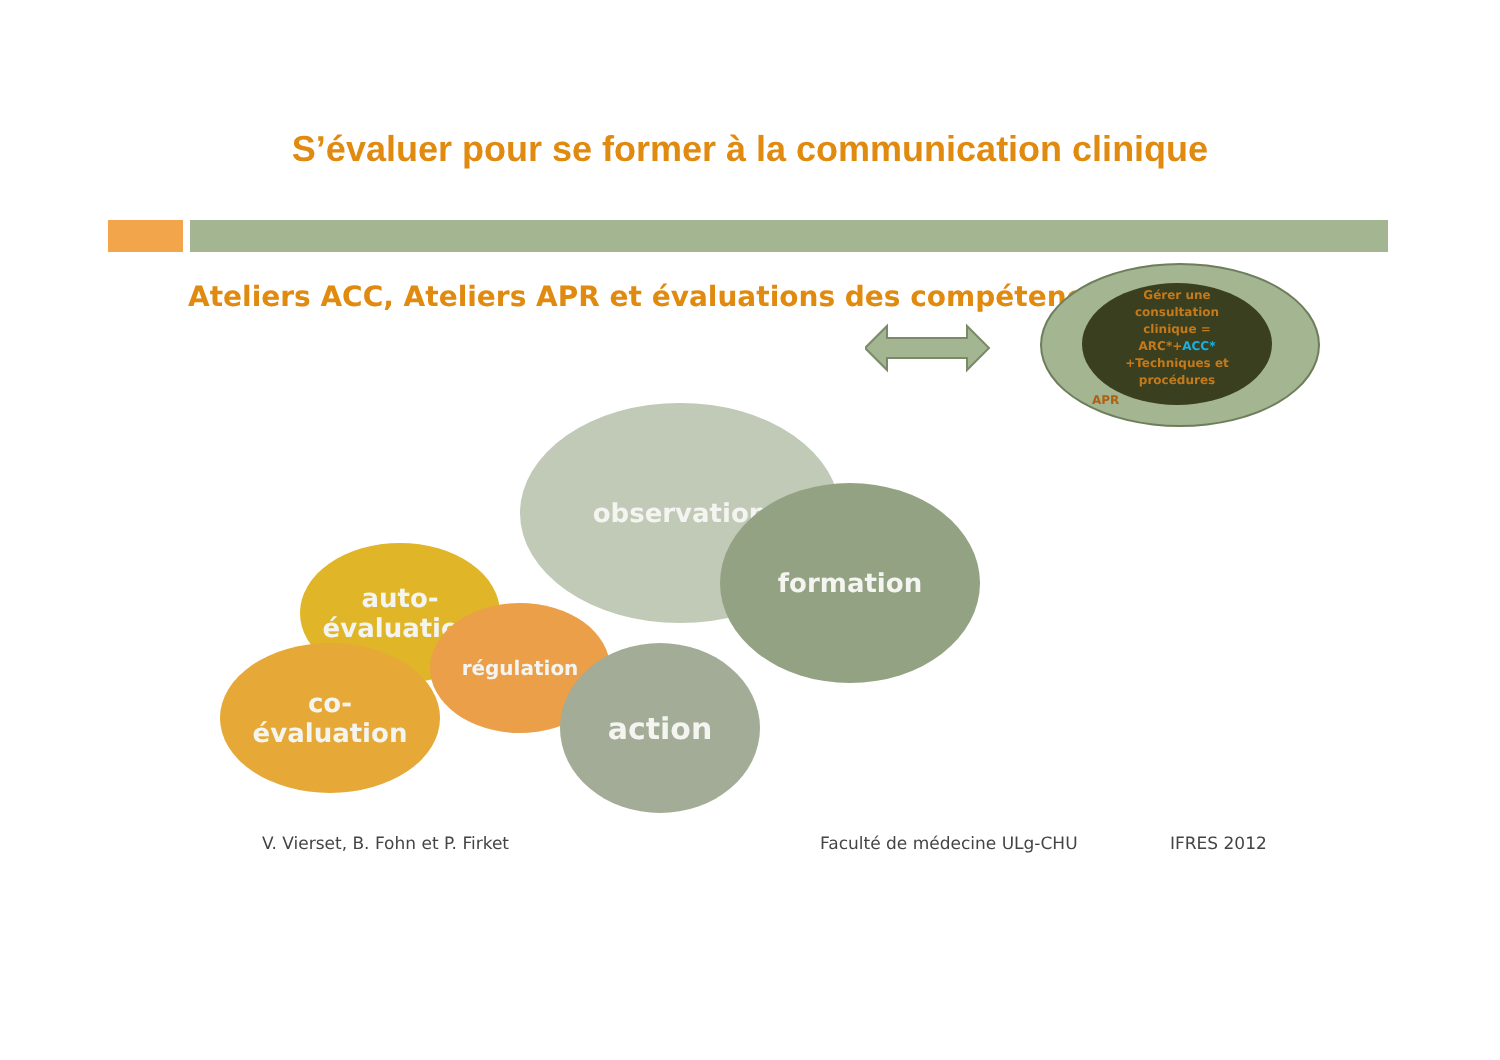S’évaluer pour se former à la communication clinique
Ateliers ACC, Ateliers APR et évaluations des compétences
Gérer une
consultation
clinique =
ARC*+ACC*
+Techniques et
procédures
APR
observation
formation
auto-
évaluation
régulation
co-
évaluation
action
V. Vierset, B. Fohn et P. Firket Faculté de médecine ULg-CHU IFRES 2012